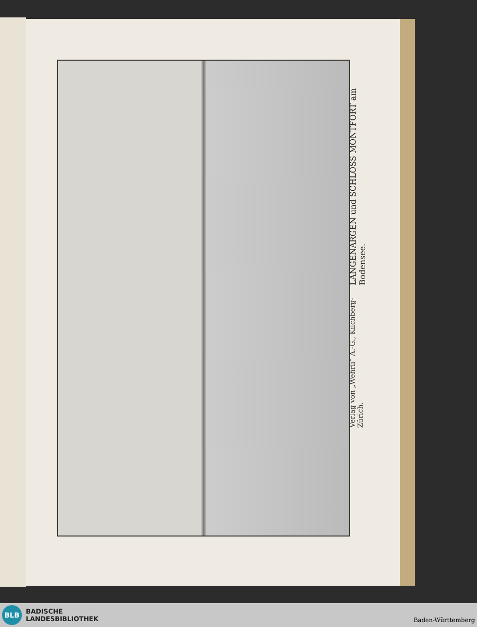LANGENARGEN und SCHLOSS MONTFORT am Bodensee.
Verlag von „Wehrli“ A.-G., Kilchberg-Zürich.
BLB
BADISCHE
LANDESBIBLIOTHEK
Baden-Württemberg